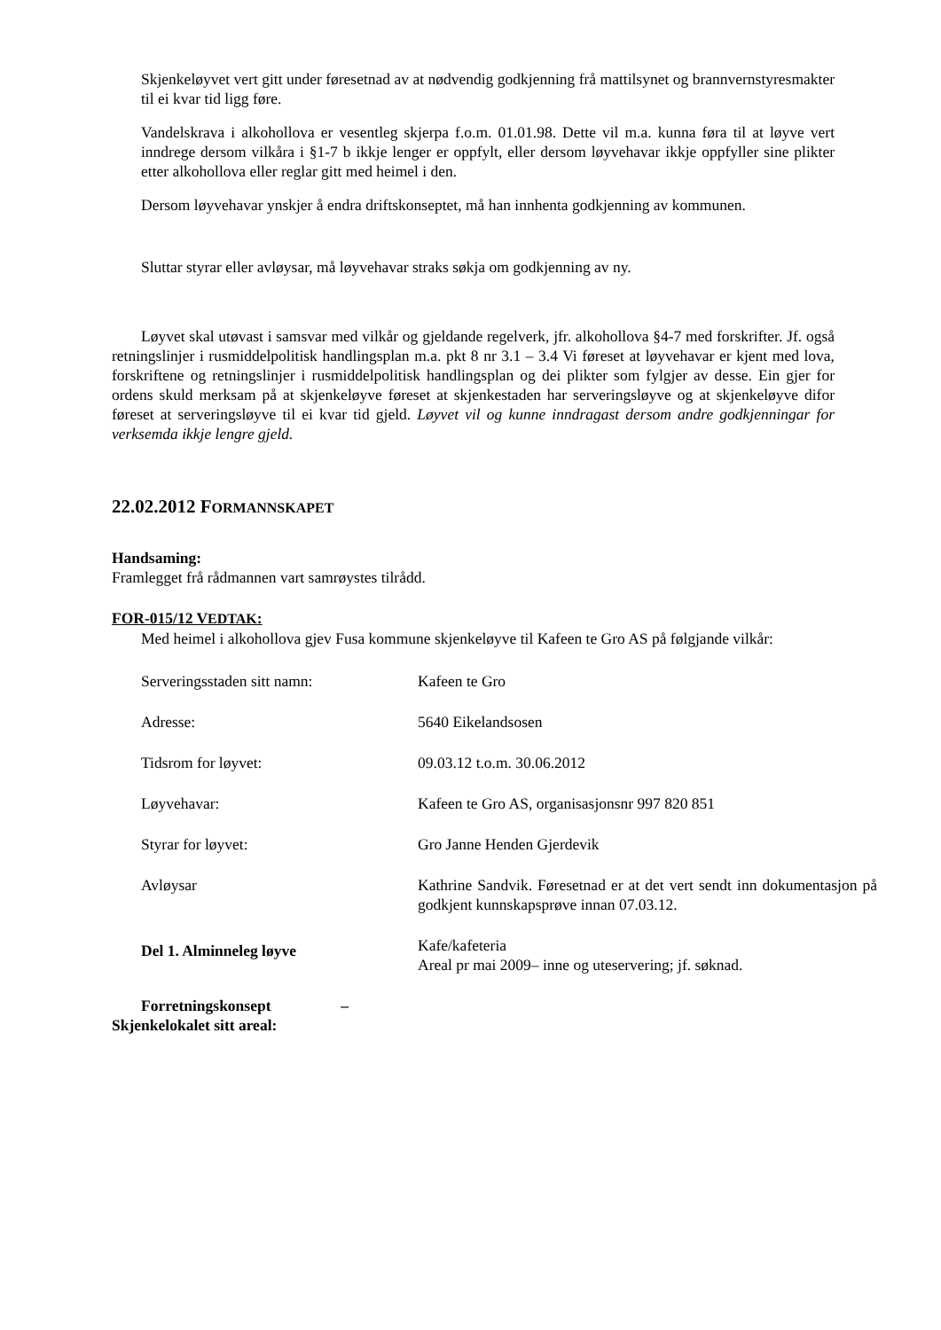Skjenkeløyvet vert gitt under føresetnad av at nødvendig godkjenning frå mattilsynet og brannvernstyresmakter til ei kvar tid ligg føre.
Vandelskrava i alkohollova er vesentleg skjerpa f.o.m. 01.01.98. Dette vil m.a. kunna føra til at løyve vert inndrege dersom vilkåra i §1-7 b ikkje lenger er oppfylt, eller dersom løyvehavar ikkje oppfyller sine plikter etter alkohollova eller reglar gitt med heimel i den.
Dersom løyvehavar ynskjer å endra driftskonseptet, må han innhenta godkjenning av kommunen.
Sluttar styrar eller avløysar, må løyvehavar straks søkja om godkjenning av ny.
Løyvet skal utøvast i samsvar med vilkår og gjeldande regelverk, jfr. alkohollova §4-7 med forskrifter. Jf. også retningslinjer i rusmiddelpolitisk handlingsplan m.a. pkt 8 nr 3.1 – 3.4 Vi føreset at løyvehavar er kjent med lova, forskriftene og retningslinjer i rusmiddelpolitisk handlingsplan og dei plikter som fylgjer av desse. Ein gjer for ordens skuld merksam på at skjenkeløyve føreset at skjenkestaden har serveringsløyve og at skjenkeløyve difor føreset at serveringsløyve til ei kvar tid gjeld. Løyvet vil og kunne inndragast dersom andre godkjenningar for verksemda ikkje lengre gjeld.
22.02.2012 FORMANNSKAPET
Handsaming:
Framlegget frå rådmannen vart samrøystes tilrådd.
FOR-015/12 VEDTAK:
Med heimel i alkohollova gjev Fusa kommune skjenkeløyve til Kafeen te Gro AS på følgjande vilkår:
| Serveringsstaden sitt namn: | Kafeen te Gro |
| Adresse: | 5640 Eikelandsosen |
| Tidsrom for løyvet: | 09.03.12 t.o.m. 30.06.2012 |
| Løyvehavar: | Kafeen te Gro AS, organisasjonsnr 997 820 851 |
| Styrar for løyvet: | Gro Janne Henden Gjerdevik |
| Avløysar | Kathrine Sandvik. Føresetnad er at det vert sendt inn dokumentasjon på godkjent kunnskapsprøve innan 07.03.12. |
| Del 1. Alminneleg løyve | Kafe/kafeteria Areal pr mai 2009– inne og uteservering; jf. søknad. |
Forretningskonsept –
Skjenkelokalet sitt areal: